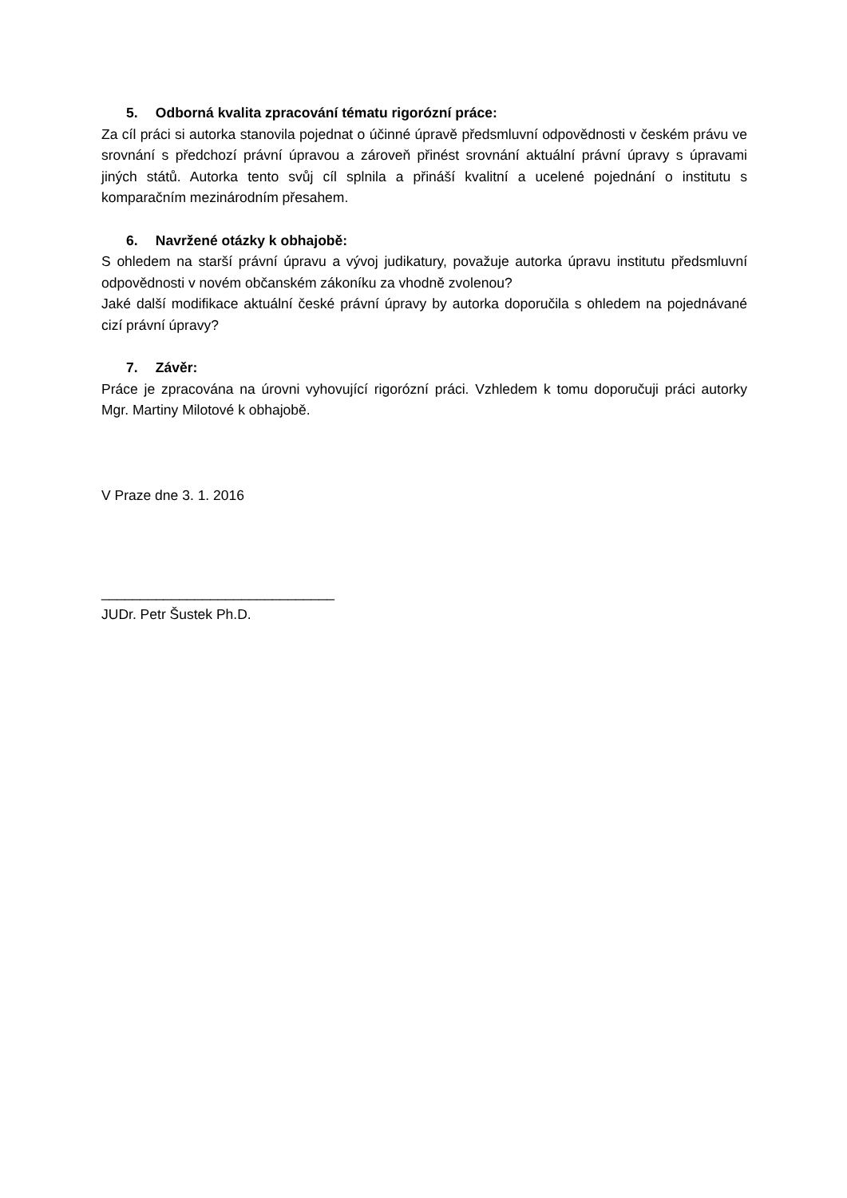5. Odborná kvalita zpracování tématu rigorózní práce:
Za cíl práci si autorka stanovila pojednat o účinné úpravě předsmluvní odpovědnosti v českém právu ve srovnání s předchozí právní úpravou a zároveň přinést srovnání aktuální právní úpravy s úpravami jiných států. Autorka tento svůj cíl splnila a přináší kvalitní a ucelené pojednání o institutu s komparačním mezinárodním přesahem.
6. Navržené otázky k obhajobě:
S ohledem na starší právní úpravu a vývoj judikatury, považuje autorka úpravu institutu předsmluvní odpovědnosti v novém občanském zákoníku za vhodně zvolenou?
Jaké další modifikace aktuální české právní úpravy by autorka doporučila s ohledem na pojednávané cizí právní úpravy?
7. Závěr:
Práce je zpracována na úrovni vyhovující rigorózní práci. Vzhledem k tomu doporučuji práci autorky Mgr. Martiny Milotové k obhajobě.
V Praze dne 3. 1. 2016
______________________________
JUDr. Petr Šustek Ph.D.